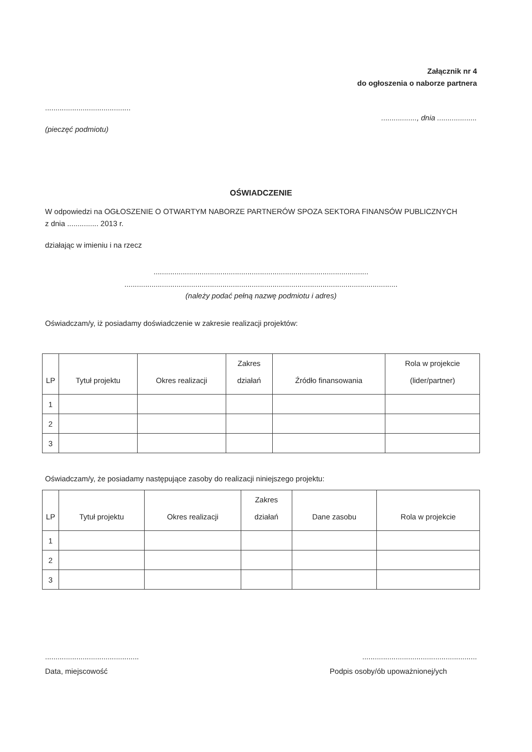Załącznik nr 4
do ogłoszenia o naborze partnera
.........................................
(pieczęć podmiotu)
................., dnia ...................
OŚWIADCZENIE
W odpowiedzi na OGŁOSZENIE O OTWARTYM NABORZE PARTNERÓW SPOZA SEKTORA FINANSÓW PUBLICZNYCH
z dnia ............... 2013 r.
działając w imieniu i na rzecz
.......................................................................................................
...................................................................................................................................
(należy podać pełną nazwę podmiotu i adres)
Oświadczam/y, iż posiadamy doświadczenie w zakresie realizacji projektów:
| LP | Tytuł projektu | Okres realizacji | Zakres działań | Źródło finansowania | Rola w projekcie (lider/partner) |
| --- | --- | --- | --- | --- | --- |
| 1 | | | | | |
| 2 | | | | | |
| 3 | | | | | |
Oświadczam/y, że posiadamy następujące zasoby do realizacji niniejszego projektu:
| LP | Tytuł projektu | Okres realizacji | Zakres działań | Dane zasobu | Rola w projekcie |
| --- | --- | --- | --- | --- | --- |
| 1 | | | | | |
| 2 | | | | | |
| 3 | | | | | |
.............................................
Data, miejscowość
.......................................................
Podpis osoby/ób upoważnionej/ych